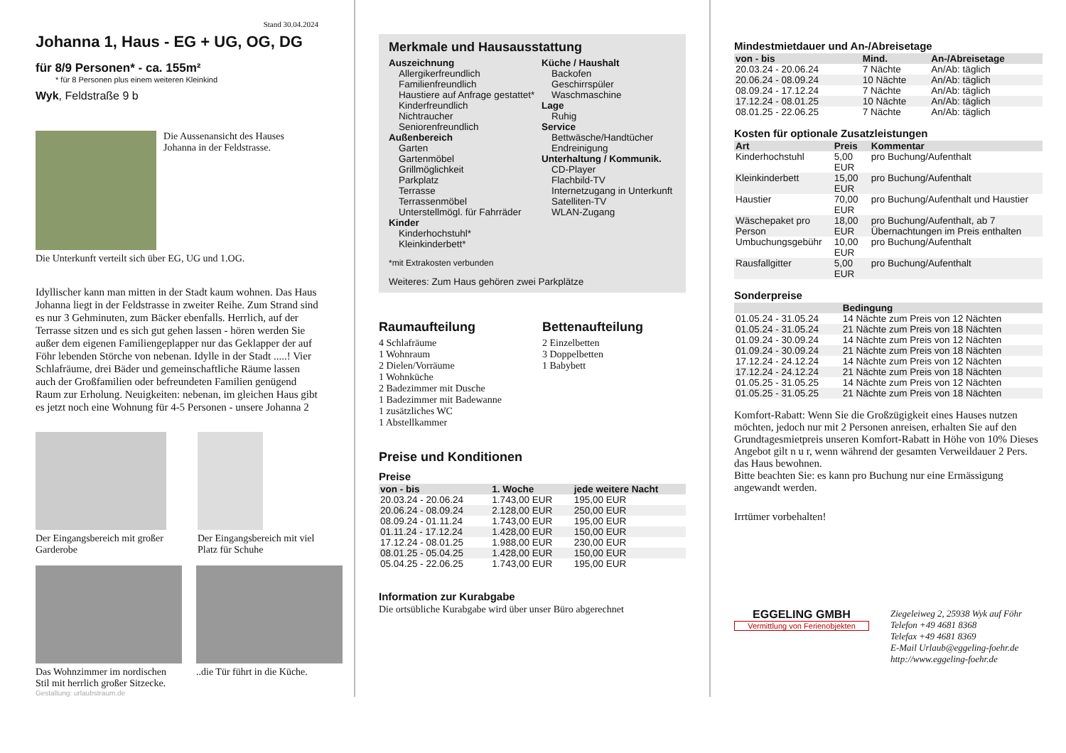Stand 30.04.2024
Johanna 1, Haus - EG + UG, OG, DG
für 8/9 Personen* - ca. 155m²
* für 8 Personen plus einem weiteren Kleinkind
Wyk, Feldstraße 9 b
Die Aussenansicht des Hauses Johanna in der Feldstrasse.
Die Unterkunft verteilt sich über EG, UG und 1.OG.
Idyllischer kann man mitten in der Stadt kaum wohnen. Das Haus Johanna liegt in der Feldstrasse in zweiter Reihe. Zum Strand sind es nur 3 Gehminuten, zum Bäcker ebenfalls. Herrlich, auf der Terrasse sitzen und es sich gut gehen lassen - hören werden Sie außer dem eigenen Familiengeplapper nur das Geklapper der auf Föhr lebenden Störche von nebenan. Idylle in der Stadt .....! Vier Schlafräume, drei Bäder und gemeinschaftliche Räume lassen auch der Großfamilien oder befreundeten Familien genügend Raum zur Erholung. Neuigkeiten: nebenan, im gleichen Haus gibt es jetzt noch eine Wohnung für 4-5 Personen - unsere Johanna 2
Der Eingangsbereich mit großer Garderobe
Der Eingangsbereich mit viel Platz für Schuhe
Das Wohnzimmer im nordischen Stil mit herrlich großer Sitzecke.
..die Tür führt in die Küche.
Gestaltung: urlaubstraum.de
Merkmale und Hausausstattung
Auszeichnung
Allergikerfreundlich
Familienfreundlich
Haustiere auf Anfrage gestattet*
Kinderfreundlich
Nichtraucher
Seniorenfreundlich
Außenbereich
Garten
Gartenmöbel
Grillmöglichkeit
Parkplatz
Terrasse
Terrassenmöbel
Unterstellmögl. für Fahrräder
Kinder
Kinderhochstuhl*
Kleinkinderbett*
Küche / Haushalt
Backofen
Geschirrspüler
Waschmaschine
Lage
Ruhig
Service
Bettwäsche/Handtücher
Endreinigung
Unterhaltung / Kommunik.
CD-Player
Flachbild-TV
Internetzugang in Unterkunft
Satelliten-TV
WLAN-Zugang
*mit Extrakosten verbunden
Weiteres: Zum Haus gehören zwei Parkplätze
Raumaufteilung
4 Schlafräume
1 Wohnraum
2 Dielen/Vorräume
1 Wohnküche
2 Badezimmer mit Dusche
1 Badezimmer mit Badewanne
1 zusätzliches WC
1 Abstellkammer
Bettenaufteilung
2 Einzelbetten
3 Doppelbetten
1 Babybett
Preise und Konditionen
Preise
| von - bis | 1. Woche | jede weitere Nacht |
| --- | --- | --- |
| 20.03.24 - 20.06.24 | 1.743,00 EUR | 195,00 EUR |
| 20.06.24 - 08.09.24 | 2.128,00 EUR | 250,00 EUR |
| 08.09.24 - 01.11.24 | 1.743,00 EUR | 195,00 EUR |
| 01.11.24 - 17.12.24 | 1.428,00 EUR | 150,00 EUR |
| 17.12.24 - 08.01.25 | 1.988,00 EUR | 230,00 EUR |
| 08.01.25 - 05.04.25 | 1.428,00 EUR | 150,00 EUR |
| 05.04.25 - 22.06.25 | 1.743,00 EUR | 195,00 EUR |
Information zur Kurabgabe
Die ortsübliche Kurabgabe wird über unser Büro abgerechnet
Mindestmietdauer und An-/Abreisetage
| von - bis | Mind. | An-/Abreisetage |
| --- | --- | --- |
| 20.03.24 - 20.06.24 | 7 Nächte | An/Ab: täglich |
| 20.06.24 - 08.09.24 | 10 Nächte | An/Ab: täglich |
| 08.09.24 - 17.12.24 | 7 Nächte | An/Ab: täglich |
| 17.12.24 - 08.01.25 | 10 Nächte | An/Ab: täglich |
| 08.01.25 - 22.06.25 | 7 Nächte | An/Ab: täglich |
Kosten für optionale Zusatzleistungen
| Art | Preis | Kommentar |
| --- | --- | --- |
| Kinderhochstuhl | 5,00 EUR | pro Buchung/Aufenthalt |
| Kleinkinderbett | 15,00 EUR | pro Buchung/Aufenthalt |
| Haustier | 70,00 EUR | pro Buchung/Aufenthalt und Haustier |
| Wäschepaket pro Person | 18,00 EUR | pro Buchung/Aufenthalt, ab 7 Übernachtungen im Preis enthalten |
| Umbuchungsgebühr | 10,00 EUR | pro Buchung/Aufenthalt |
| Rausfallgitter | 5,00 EUR | pro Buchung/Aufenthalt |
Sonderpreise
| | Bedingung |
| --- | --- |
| 01.05.24 - 31.05.24 | 14 Nächte zum Preis von 12 Nächten |
| 01.05.24 - 31.05.24 | 21 Nächte zum Preis von 18 Nächten |
| 01.09.24 - 30.09.24 | 14 Nächte zum Preis von 12 Nächten |
| 01.09.24 - 30.09.24 | 21 Nächte zum Preis von 18 Nächten |
| 17.12.24 - 24.12.24 | 14 Nächte zum Preis von 12 Nächten |
| 17.12.24 - 24.12.24 | 21 Nächte zum Preis von 18 Nächten |
| 01.05.25 - 31.05.25 | 14 Nächte zum Preis von 12 Nächten |
| 01.05.25 - 31.05.25 | 21 Nächte zum Preis von 18 Nächten |
Komfort-Rabatt: Wenn Sie die Großzügigkeit eines Hauses nutzen möchten, jedoch nur mit 2 Personen anreisen, erhalten Sie auf den Grundtagesmietpreis unseren Komfort-Rabatt in Höhe von 10% Dieses Angebot gilt n u r, wenn während der gesamten Verweildauer 2 Pers. das Haus bewohnen.
Bitte beachten Sie: es kann pro Buchung nur eine Ermässigung angewandt werden.
Irrtümer vorbehalten!
EGGELING GMBH
Vermittlung von Ferienobjekten
Ziegeleiweg 2, 25938 Wyk auf Föhr
Telefon +49 4681 8368
Telefax +49 4681 8369
E-Mail Urlaub@eggeling-foehr.de
http://www.eggeling-foehr.de